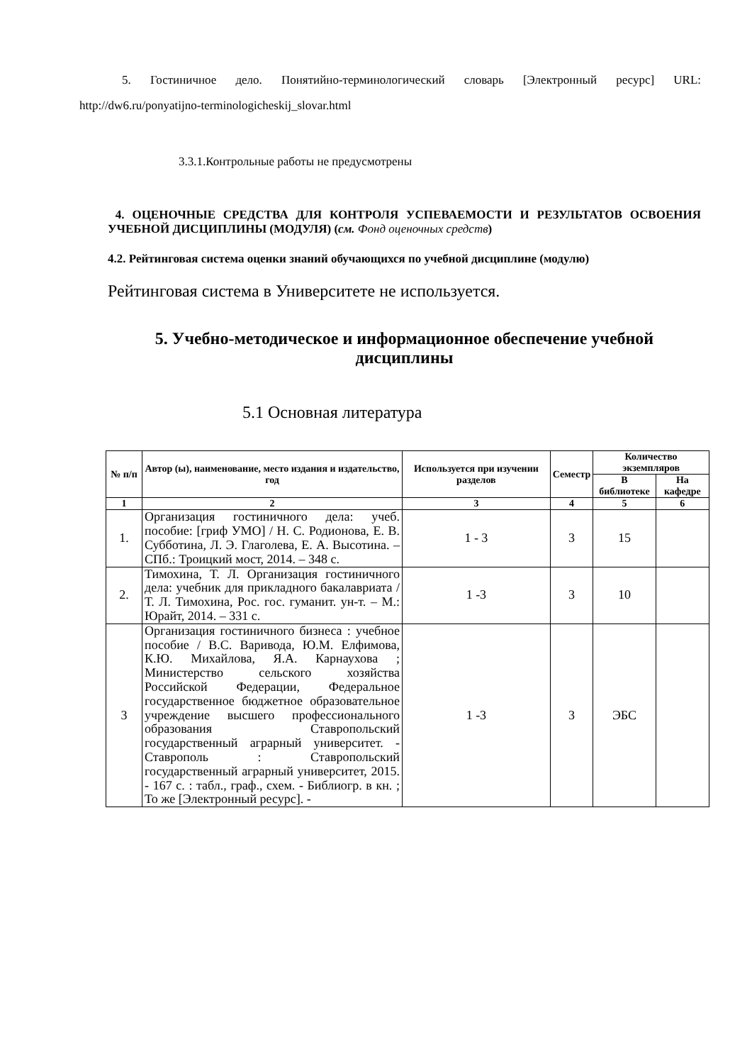5. Гостиничное дело. Понятийно-терминологический словарь [Электронный ресурс] URL: http://dw6.ru/ponyatijno-terminologicheskij_slovar.html
3.3.1.Контрольные работы не предусмотрены
4. ОЦЕНОЧНЫЕ СРЕДСТВА ДЛЯ КОНТРОЛЯ УСПЕВАЕМОСТИ И РЕЗУЛЬТАТОВ ОСВОЕНИЯ УЧЕБНОЙ ДИСЦИПЛИНЫ (МОДУЛЯ) (см. Фонд оценочных средств)
4.2. Рейтинговая система оценки знаний обучающихся по учебной дисциплине (модулю)
Рейтинговая система в Университете не используется.
5. Учебно-методическое и информационное обеспечение учебной дисциплины
5.1 Основная литература
| № п/п | Автор (ы), наименование, место издания и издательство, год | Используется при изучении разделов | Семестр | Количество экземпляров | |
| --- | --- | --- | --- | --- | --- |
| | | | | В библиотеке | На кафедре |
| 1 | 2 | 3 | 4 | 5 | 6 |
| 1. | Организация гостиничного дела: учеб. пособие: [гриф УМО] / Н. С. Родионова, Е. В. Субботина, Л. Э. Глаголева, Е. А. Высотина. – СПб.: Троицкий мост, 2014. – 348 с. | 1 - 3 | 3 | 15 | |
| 2. | Тимохина, Т. Л. Организация гостиничного дела: учебник для прикладного бакалавриата / Т. Л. Тимохина, Рос. гос. гуманит. ун-т. – М.: Юрайт, 2014. – 331 с. | 1 -3 | 3 | 10 | |
| 3 | Организация гостиничного бизнеса : учебное пособие / В.С. Варивода, Ю.М. Елфимова, К.Ю. Михайлова, Я.А. Карнаухова ; Министерство сельского хозяйства Российской Федерации, Федеральное государственное бюджетное образовательное учреждение высшего профессионального образования Ставропольский государственный аграрный университет. - Ставрополь : Ставропольский государственный аграрный университет, 2015. - 167 с. : табл., граф., схем. - Библиогр. в кн. ; То же [Электронный ресурс]. - | 1 -3 | 3 | ЭБС | |